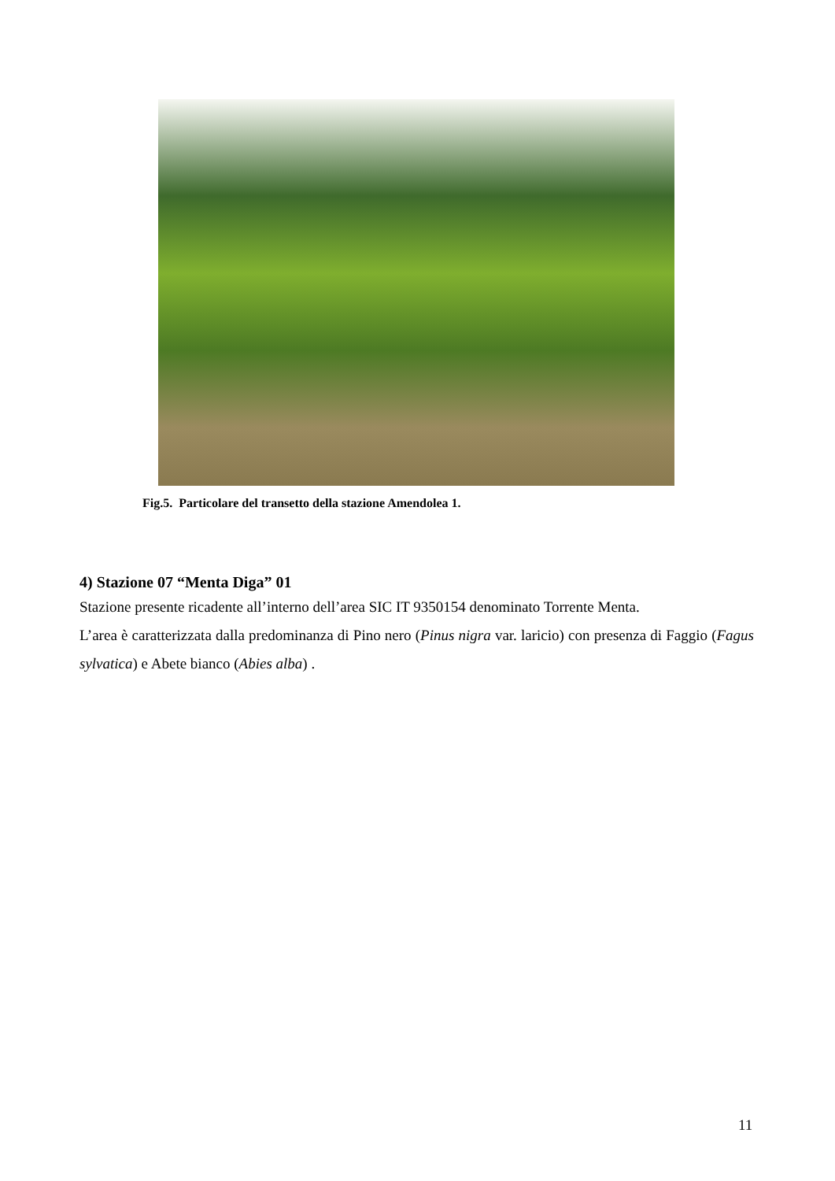Fig.5. Particolare del transetto della stazione Amendolea 1.
4) Stazione 07 “Menta Diga” 01
Stazione presente ricadente all’interno dell’area SIC IT 9350154 denominato Torrente Menta.
L’area è caratterizzata dalla predominanza di Pino nero (Pinus nigra var. laricio) con presenza di Faggio (Fagus sylvatica) e Abete bianco (Abies alba) .
11